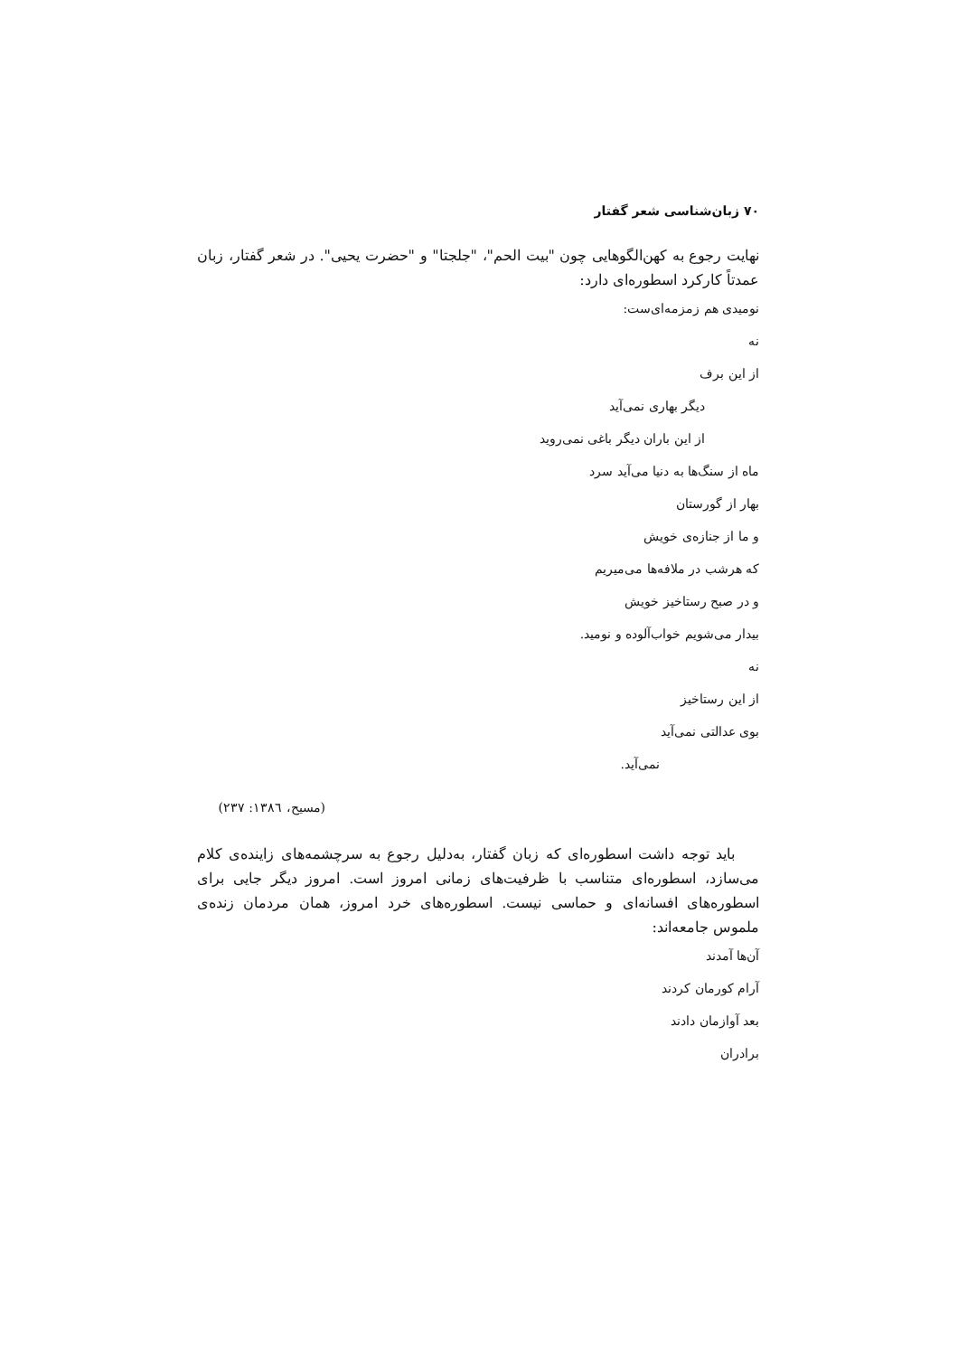۷۰ زبان‌شناسی شعر گفتار
نهایت رجوع به کهن‌الگوهایی چون "بیت الحم"، "جلجتا" و "حضرت یحیی". در شعر گفتار، زبان عمدتاً کارکرد اسطوره‌ای دارد:
نومیدی هم زمزمه‌ای‌ست:
نه
از این برف
دیگر بهاری نمی‌آید
از این باران دیگر باغی نمی‌روید
ماه از سنگ‌ها به دنیا می‌آید سرد
بهار از گورستان
و ما از جنازه‌ی خویش
که هرشب در ملافه‌ها می‌میریم
و در صبح رستاخیز خویش
بیدار می‌شویم خواب‌آلوده و نومید.
نه
از این رستاخیز
بوی عدالتی نمی‌آید
نمی‌آید.
(مسیح، ۱۳۸٦: ۲۳۷)
باید توجه داشت اسطوره‌ای که زبان گفتار، به‌دلیل رجوع به سرچشمه‌های زاینده‌ی کلام می‌سازد، اسطوره‌ای متناسب با ظرفیت‌های زمانی امروز است. امروز دیگر جایی برای اسطوره‌های افسانه‌ای و حماسی نیست. اسطوره‌های خرد امروز، همان مردمان زنده‌ی ملموس جامعه‌اند:
آن‌ها آمدند
آرام کورمان کردند
بعد آوازمان دادند
برادران